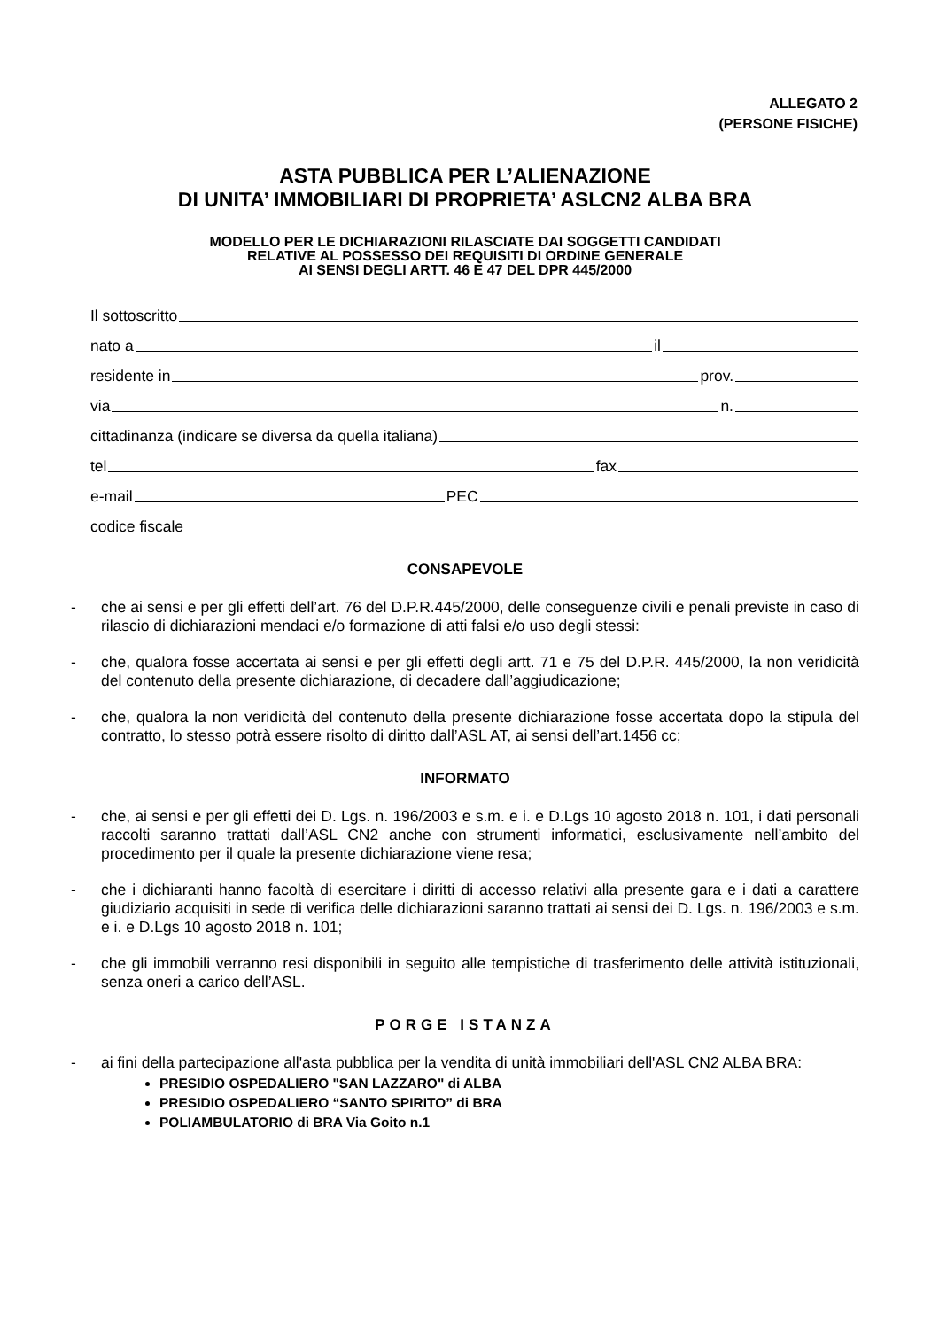ALLEGATO 2
(PERSONE FISICHE)
ASTA PUBBLICA PER L’ALIENAZIONE
DI UNITA’ IMMOBILIARI DI PROPRIETA’ ASLCN2 ALBA BRA
MODELLO PER LE DICHIARAZIONI RILASCIATE DAI SOGGETTI CANDIDATI
RELATIVE AL POSSESSO DEI REQUISITI DI ORDINE GENERALE
AI SENSI DEGLI ARTT. 46 E 47 DEL DPR 445/2000
Il sottoscritto
nato a il
residente in prov.
via n.
cittadinanza (indicare se diversa da quella italiana)
tel fax
e-mail PEC
codice fiscale
CONSAPEVOLE
- che ai sensi e per gli effetti dell’art. 76 del D.P.R.445/2000, delle conseguenze civili e penali previste in caso di rilascio di dichiarazioni mendaci e/o formazione di atti falsi e/o uso degli stessi:
- che, qualora fosse accertata ai sensi e per gli effetti degli artt. 71 e 75 del D.P.R. 445/2000, la non veridicità del contenuto della presente dichiarazione, di decadere dall’aggiudicazione;
- che, qualora la non veridicità del contenuto della presente dichiarazione fosse accertata dopo la stipula del contratto, lo stesso potrà essere risolto di diritto dall’ASL AT, ai sensi dell’art.1456 cc;
INFORMATO
- che, ai sensi e per gli effetti dei D. Lgs. n. 196/2003 e s.m. e i. e D.Lgs 10 agosto 2018 n. 101, i dati personali raccolti saranno trattati dall’ASL CN2 anche con strumenti informatici, esclusivamente nell’ambito del procedimento per il quale la presente dichiarazione viene resa;
- che i dichiaranti hanno facoltà di esercitare i diritti di accesso relativi alla presente gara e i dati a carattere giudiziario acquisiti in sede di verifica delle dichiarazioni saranno trattati ai sensi dei D. Lgs. n. 196/2003 e s.m. e i. e D.Lgs 10 agosto 2018 n. 101;
- che gli immobili verranno resi disponibili in seguito alle tempistiche di trasferimento delle attività istituzionali, senza oneri a carico dell’ASL.
PORGE ISTANZA
- ai fini della partecipazione all'asta pubblica per la vendita di unità immobiliari dell'ASL CN2 ALBA BRA:
PRESIDIO OSPEDALIERO "SAN LAZZARO" di ALBA
PRESIDIO OSPEDALIERO “SANTO SPIRITO” di BRA
POLIAMBULATORIO di BRA Via Goito n.1